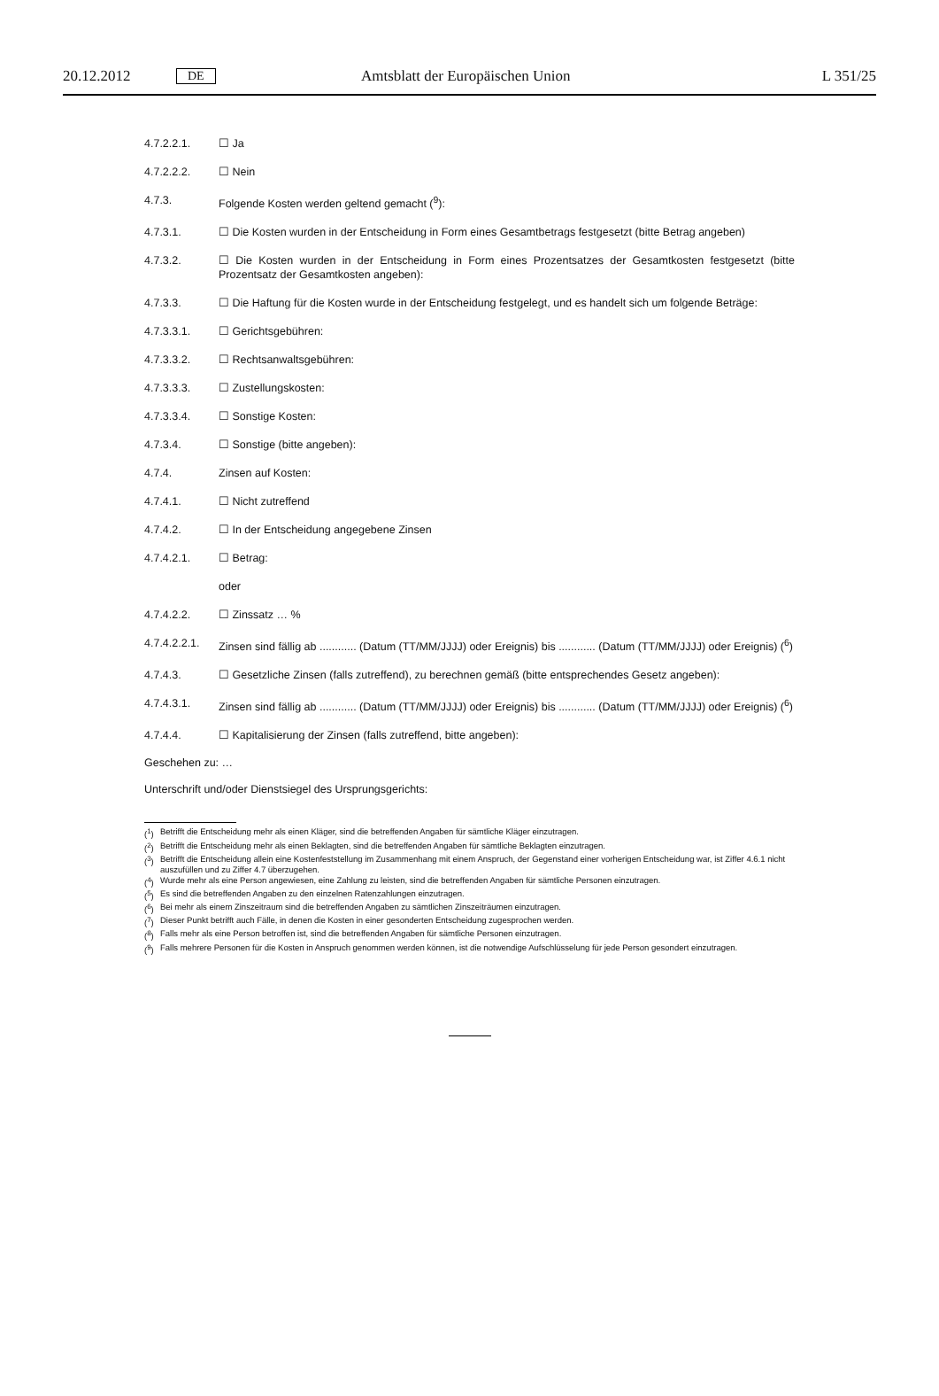20.12.2012 DE Amtsblatt der Europäischen Union L 351/25
4.7.2.2.1. ☐ Ja
4.7.2.2.2. ☐ Nein
4.7.3. Folgende Kosten werden geltend gemacht (<sup>9</sup>):
4.7.3.1. ☐ Die Kosten wurden in der Entscheidung in Form eines Gesamtbetrags festgesetzt (bitte Betrag angeben)
4.7.3.2. ☐ Die Kosten wurden in der Entscheidung in Form eines Prozentsatzes der Gesamtkosten festgesetzt (bitte Prozentsatz der Gesamtkosten angeben):
4.7.3.3. ☐ Die Haftung für die Kosten wurde in der Entscheidung festgelegt, und es handelt sich um folgende Beträge:
4.7.3.3.1. ☐ Gerichtsgebühren:
4.7.3.3.2. ☐ Rechtsanwaltsgebühren:
4.7.3.3.3. ☐ Zustellungskosten:
4.7.3.3.4. ☐ Sonstige Kosten:
4.7.3.4. ☐ Sonstige (bitte angeben):
4.7.4. Zinsen auf Kosten:
4.7.4.1. ☐ Nicht zutreffend
4.7.4.2. ☐ In der Entscheidung angegebene Zinsen
4.7.4.2.1. ☐ Betrag:
oder
4.7.4.2.2. ☐ Zinssatz … %
4.7.4.2.2.1. Zinsen sind fällig ab ............ (Datum (TT/MM/JJJJ) oder Ereignis) bis ............ (Datum (TT/MM/JJJJ) oder Ereignis) (<sup>6</sup>)
4.7.4.3. ☐ Gesetzliche Zinsen (falls zutreffend), zu berechnen gemäß (bitte entsprechendes Gesetz angeben):
4.7.4.3.1. Zinsen sind fällig ab ............ (Datum (TT/MM/JJJJ) oder Ereignis) bis ............ (Datum (TT/MM/JJJJ) oder Ereignis) (<sup>6</sup>)
4.7.4.4. ☐ Kapitalisierung der Zinsen (falls zutreffend, bitte angeben):
Geschehen zu: …
Unterschrift und/oder Dienstsiegel des Ursprungsgerichts:
(<sup>1</sup>) Betrifft die Entscheidung mehr als einen Kläger, sind die betreffenden Angaben für sämtliche Kläger einzutragen.
(<sup>2</sup>) Betrifft die Entscheidung mehr als einen Beklagten, sind die betreffenden Angaben für sämtliche Beklagten einzutragen.
(<sup>3</sup>) Betrifft die Entscheidung allein eine Kostenfeststellung im Zusammenhang mit einem Anspruch, der Gegenstand einer vorherigen Entscheidung war, ist Ziffer 4.6.1 nicht auszufüllen und zu Ziffer 4.7 überzugehen.
(<sup>4</sup>) Wurde mehr als eine Person angewiesen, eine Zahlung zu leisten, sind die betreffenden Angaben für sämtliche Personen einzutragen.
(<sup>5</sup>) Es sind die betreffenden Angaben zu den einzelnen Ratenzahlungen einzutragen.
(<sup>6</sup>) Bei mehr als einem Zinszeitraum sind die betreffenden Angaben zu sämtlichen Zinszeiträumen einzutragen.
(<sup>7</sup>) Dieser Punkt betrifft auch Fälle, in denen die Kosten in einer gesonderten Entscheidung zugesprochen werden.
(<sup>8</sup>) Falls mehr als eine Person betroffen ist, sind die betreffenden Angaben für sämtliche Personen einzutragen.
(<sup>9</sup>) Falls mehrere Personen für die Kosten in Anspruch genommen werden können, ist die notwendige Aufschlüsselung für jede Person gesondert einzutragen.